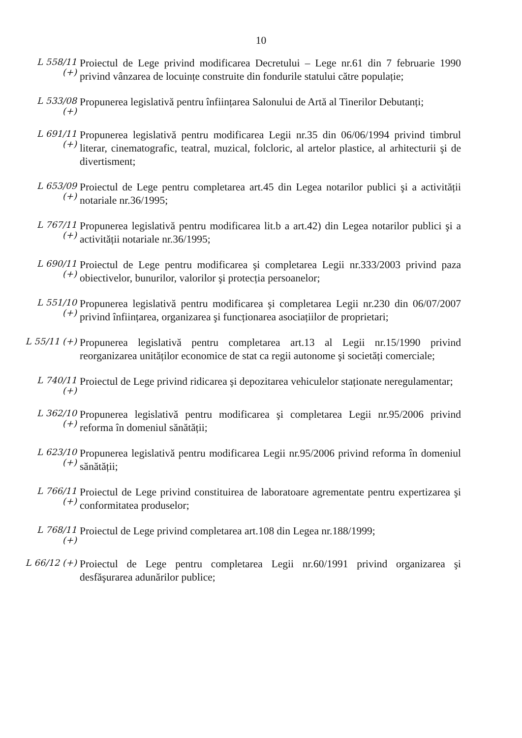10
L 558/11 (+)
Proiectul de Lege privind modificarea Decretului – Lege nr.61 din 7 februarie 1990 privind vânzarea de locuințe construite din fondurile statului către populație;
L 533/08 (+)
Propunerea legislativă pentru înființarea Salonului de Artă al Tinerilor Debutanți;
L 691/11 (+)
Propunerea legislativă pentru modificarea Legii nr.35 din 06/06/1994 privind timbrul literar, cinematografic, teatral, muzical, folcloric, al artelor plastice, al arhitecturii şi de divertisment;
L 653/09 (+)
Proiectul de Lege pentru completarea art.45 din Legea notarilor publici şi a activității notariale nr.36/1995;
L 767/11 (+)
Propunerea legislativă pentru modificarea lit.b a art.42) din Legea notarilor publici şi a activității notariale nr.36/1995;
L 690/11 (+)
Proiectul de Lege pentru modificarea şi completarea Legii nr.333/2003 privind paza obiectivelor, bunurilor, valorilor şi protecția persoanelor;
L 551/10 (+)
Propunerea legislativă pentru modificarea şi completarea Legii nr.230 din 06/07/2007 privind înființarea, organizarea şi funcționarea asociațiilor de proprietari;
L 55/11 (+)
Propunerea legislativă pentru completarea art.13 al Legii nr.15/1990 privind reorganizarea unităților economice de stat ca regii autonome şi societăți comerciale;
L 740/11 (+)
Proiectul de Lege privind ridicarea şi depozitarea vehiculelor staționate neregulamentar;
L 362/10 (+)
Propunerea legislativă pentru modificarea şi completarea Legii nr.95/2006 privind reforma în domeniul sănătății;
L 623/10 (+)
Propunerea legislativă pentru modificarea Legii nr.95/2006 privind reforma în domeniul sănătății;
L 766/11 (+)
Proiectul de Lege privind constituirea de laboratoare agrementate pentru expertizarea şi conformitatea produselor;
L 768/11 (+)
Proiectul de Lege privind completarea art.108 din Legea nr.188/1999;
L 66/12 (+)
Proiectul de Lege pentru completarea Legii nr.60/1991 privind organizarea şi desfăşurarea adunărilor publice;